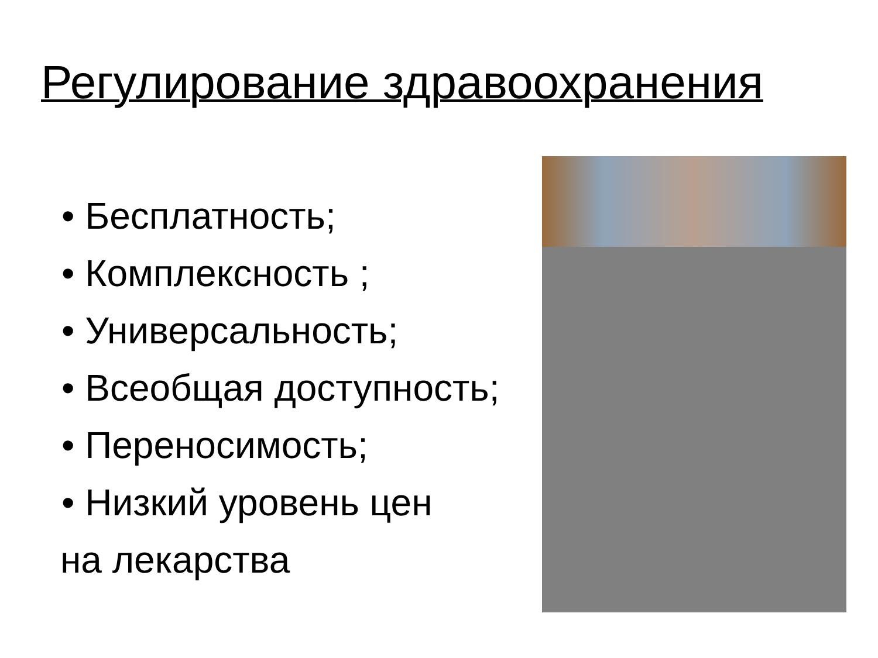Регулирование здравоохранения
• Бесплатность;
• Комплексность ;
• Универсальность;
• Всеобщая доступность;
• Переносимость;
• Низкий уровень цен
на лекарства